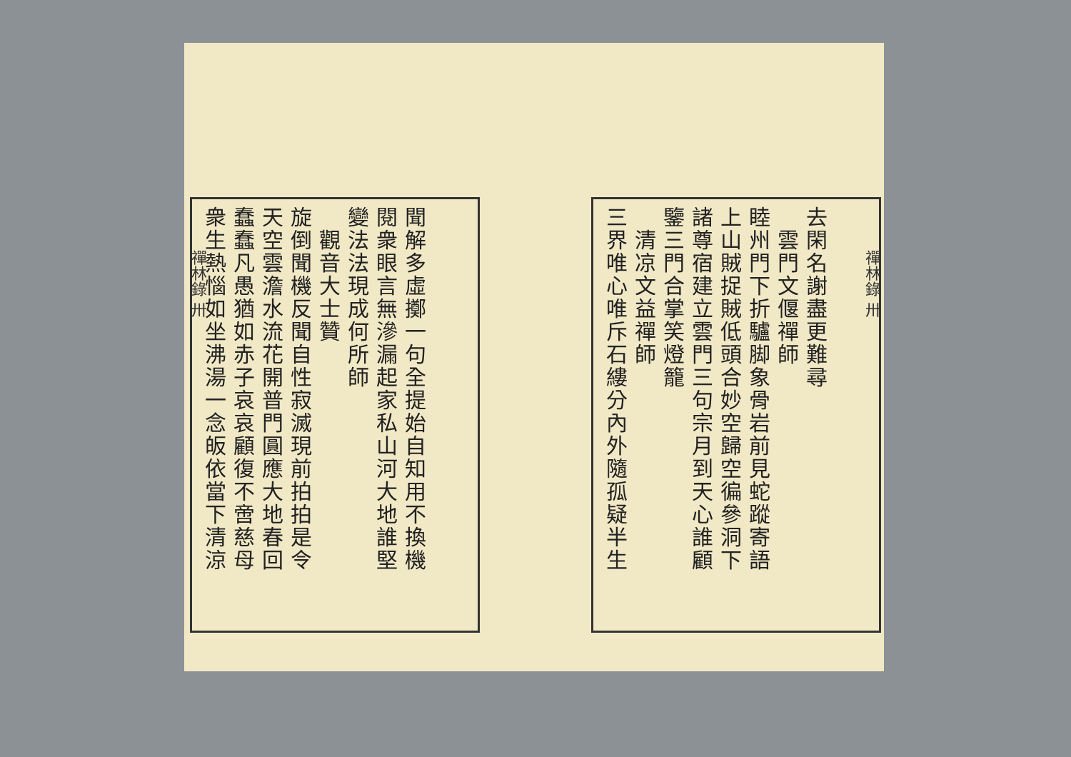聞解多虛擲一句全提始自知用不換機
閱衆眼言無滲漏起家私山河大地誰堅
變法法現成何所師
　觀音大士贊
旋倒聞機反聞自性寂滅現前拍拍是令
天空雲澹水流花開普門圓應大地春回
蠢蠢凡愚猶如赤子哀哀顧復不啻慈母
衆生熱惱如坐沸湯一念皈依當下清涼
禪林錄 卅
去閑名謝盡更難尋
　雲門文偃禪師
睦州門下折驢脚象骨岩前見蛇蹤寄語
上山賊捉賊低頭合妙空歸空徧參洞下
諸尊宿建立雲門三句宗月到天心誰顧
鑒三門合掌笑燈籠
　清凉文益禪師
三界唯心唯斥石縷分內外隨孤疑半生
禪林錄 卅